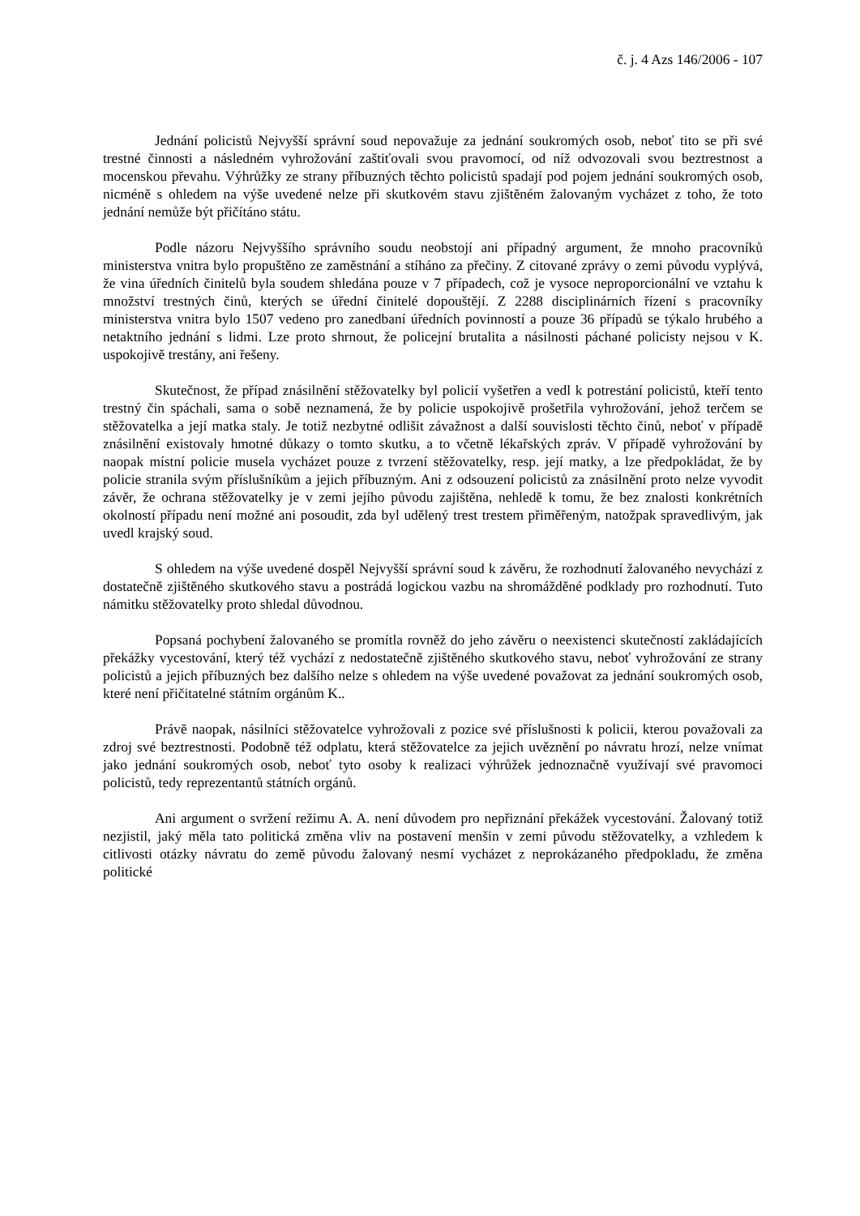č. j. 4 Azs 146/2006 - 107
Jednání policistů Nejvyšší správní soud nepovažuje za jednání soukromých osob, neboť tito se při své trestné činnosti a následném vyhrožování zaštiťovali svou pravomocí, od níž odvozovali svou beztrestnost a mocenskou převahu. Výhrůžky ze strany příbuzných těchto policistů spadají pod pojem jednání soukromých osob, nicméně s ohledem na výše uvedené nelze při skutkovém stavu zjištěném žalovaným vycházet z toho, že toto jednání nemůže být přičítáno státu.
Podle názoru Nejvyššího správního soudu neobstojí ani případný argument, že mnoho pracovníků ministerstva vnitra bylo propuštěno ze zaměstnání a stíháno za přečiny. Z citované zprávy o zemi původu vyplývá, že vina úředních činitelů byla soudem shledána pouze v 7 případech, což je vysoce neproporcionální ve vztahu k množství trestných činů, kterých se úřední činitelé dopouštějí. Z 2288 disciplinárních řízení s pracovníky ministerstva vnitra bylo 1507 vedeno pro zanedbaní úředních povinností a pouze 36 případů se týkalo hrubého a netaktního jednání s lidmi. Lze proto shrnout, že policejní brutalita a násilnosti páchané policisty nejsou v K. uspokojivě trestány, ani řešeny.
Skutečnost, že případ znásilnění stěžovatelky byl policií vyšetřen a vedl k potrestání policistů, kteří tento trestný čin spáchali, sama o sobě neznamená, že by policie uspokojivě prošetřila vyhrožování, jehož terčem se stěžovatelka a její matka staly. Je totiž nezbytné odlišit závažnost a další souvislosti těchto činů, neboť v případě znásilnění existovaly hmotné důkazy o tomto skutku, a to včetně lékařských zpráv. V případě vyhrožování by naopak místní policie musela vycházet pouze z tvrzení stěžovatelky, resp. její matky, a lze předpokládat, že by policie stranila svým příslušníkům a jejich příbuzným. Ani z odsouzení policistů za znásilnění proto nelze vyvodit závěr, že ochrana stěžovatelky je v zemi jejího původu zajištěna, nehledě k tomu, že bez znalosti konkrétních okolností případu není možné ani posoudit, zda byl udělený trest trestem přiměřeným, natožpak spravedlivým, jak uvedl krajský soud.
S ohledem na výše uvedené dospěl Nejvyšší správní soud k závěru, že rozhodnutí žalovaného nevychází z dostatečně zjištěného skutkového stavu a postrádá logickou vazbu na shromážděné podklady pro rozhodnutí. Tuto námitku stěžovatelky proto shledal důvodnou.
Popsaná pochybení žalovaného se promítla rovněž do jeho závěru o neexistenci skutečností zakládajících překážky vycestování, který též vychází z nedostatečně zjištěného skutkového stavu, neboť vyhrožování ze strany policistů a jejich příbuzných bez dalšího nelze s ohledem na výše uvedené považovat za jednání soukromých osob, které není přičitatelné státním orgánům K..
Právě naopak, násilníci stěžovatelce vyhrožovali z pozice své příslušnosti k policii, kterou považovali za zdroj své beztrestnosti. Podobně též odplatu, která stěžovatelce za jejich uvěznění po návratu hrozí, nelze vnímat jako jednání soukromých osob, neboť tyto osoby k realizaci výhrůžek jednoznačně využívají své pravomoci policistů, tedy reprezentantů státních orgánů.
Ani argument o svržení režimu A. A. není důvodem pro nepřiznání překážek vycestování. Žalovaný totiž nezjistil, jaký měla tato politická změna vliv na postavení menšin v zemi původu stěžovatelky, a vzhledem k citlivosti otázky návratu do země původu žalovaný nesmí vycházet z neprokázaného předpokladu, že změna politické